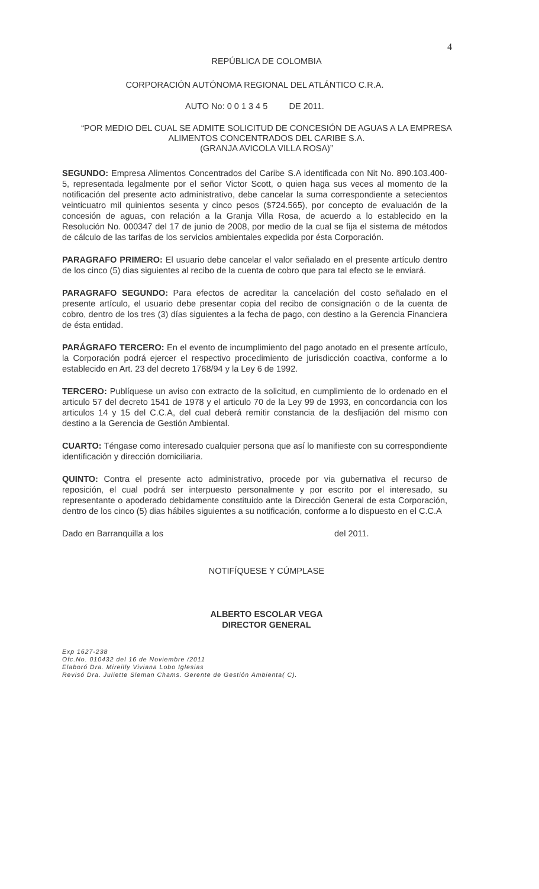4
REPÚBLICA DE COLOMBIA
CORPORACIÓN AUTÓNOMA REGIONAL DEL ATLÁNTICO C.R.A.
AUTO No: 0 0 1 3 4 5 DE 2011.
“POR MEDIO DEL CUAL SE ADMITE SOLICITUD DE CONCESIÓN DE AGUAS A LA EMPRESA ALIMENTOS CONCENTRADOS DEL CARIBE S.A.
(GRANJA AVICOLA VILLA ROSA)”
SEGUNDO: Empresa Alimentos Concentrados del Caribe S.A identificada con Nit No. 890.103.400-5, representada legalmente por el señor Victor Scott, o quien haga sus veces al momento de la notificación del presente acto administrativo, debe cancelar la suma correspondiente a setecientos veinticuatro mil quinientos sesenta y cinco pesos ($724.565), por concepto de evaluación de la concesión de aguas, con relación a la Granja Villa Rosa, de acuerdo a lo establecido en la Resolución No. 000347 del 17 de junio de 2008, por medio de la cual se fija el sistema de métodos de cálculo de las tarifas de los servicios ambientales expedida por ésta Corporación.
PARAGRAFO PRIMERO: El usuario debe cancelar el valor señalado en el presente artículo dentro de los cinco (5) dias siguientes al recibo de la cuenta de cobro que para tal efecto se le enviará.
PARAGRAFO SEGUNDO: Para efectos de acreditar la cancelación del costo señalado en el presente artículo, el usuario debe presentar copia del recibo de consignación o de la cuenta de cobro, dentro de los tres (3) días siguientes a la fecha de pago, con destino a la Gerencia Financiera de ésta entidad.
PARÁGRAFO TERCERO: En el evento de incumplimiento del pago anotado en el presente artículo, la Corporación podrá ejercer el respectivo procedimiento de jurisdicción coactiva, conforme a lo establecido en Art. 23 del decreto 1768/94 y la Ley 6 de 1992.
TERCERO: Publíquese un aviso con extracto de la solicitud, en cumplimiento de lo ordenado en el articulo 57 del decreto 1541 de 1978 y el articulo 70 de la Ley 99 de 1993, en concordancia con los articulos 14 y 15 del C.C.A, del cual deberá remitir constancia de la desfijación del mismo con destino a la Gerencia de Gestión Ambiental.
CUARTO: Téngase como interesado cualquier persona que así lo manifieste con su correspondiente identificación y dirección domiciliaria.
QUINTO: Contra el presente acto administrativo, procede por via gubernativa el recurso de reposición, el cual podrá ser interpuesto personalmente y por escrito por el interesado, su representante o apoderado debidamente constituido ante la Dirección General de esta Corporación, dentro de los cinco (5) dias hábiles siguientes a su notificación, conforme a lo dispuesto en el C.C.A
Dado en Barranquilla a los del 2011.
NOTIFÍQUESE Y CÚMPLASE
ALBERTO ESCOLAR VEGA
DIRECTOR GENERAL
Exp 1627-238
Ofc.No. 010432 del 16 de Noviembre /2011
Elaboró Dra. Mireilly Viviana Lobo Iglesias
Revisó Dra. Juliette Sleman Chams. Gerente de Gestión Ambienta( C).